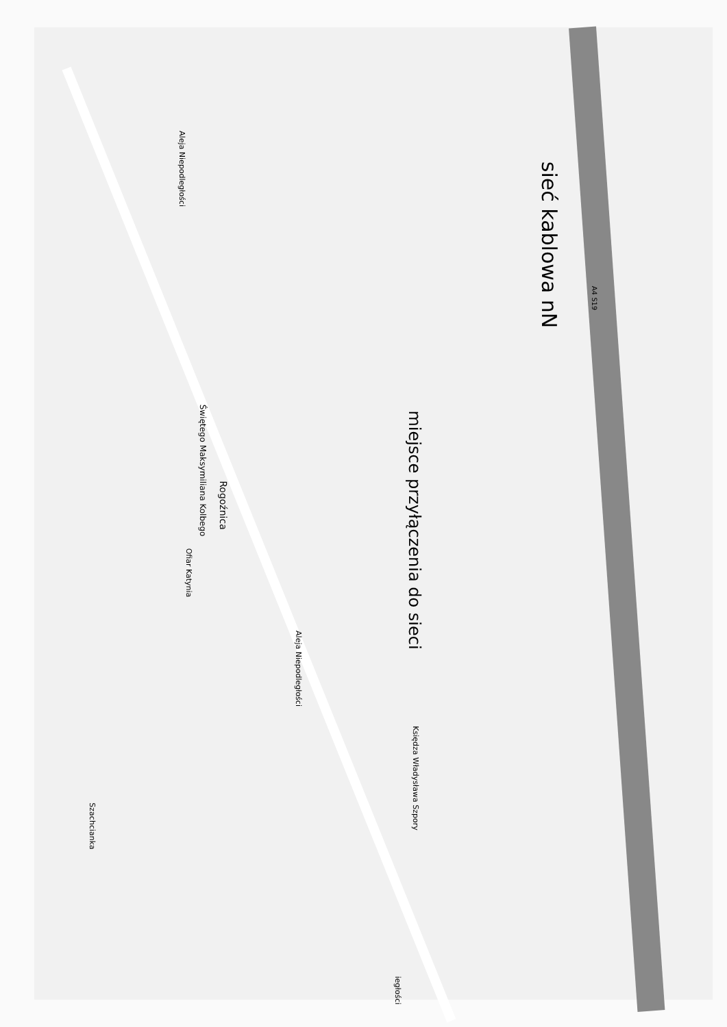sieć kablowa nN
miejsce przyłączenia do sieci
Aleja Niepodległości
Aleja Niepodległości
Świętego Maksymiliana Kolbego
Rogoźnica
Ofiar Katynia
Księdza Władysława Szpory
Szachcianka
iegłości
A4 S19